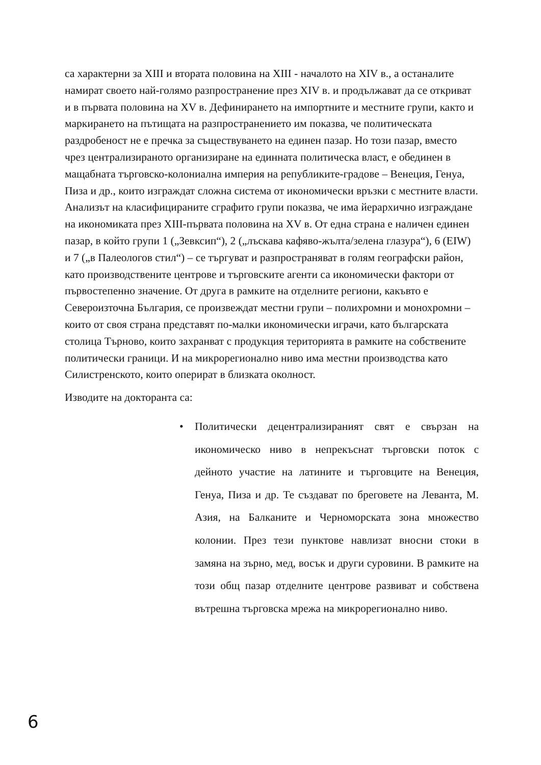са характерни за XIII и втората половина на XIII - началото на XIV в., а останалите намират своето най-голямо разпространение през XIV в. и продължават да се откриват и в първата половина на XV в. Дефинирането на импортните и местните групи, както и маркирането на пътищата на разпространението им показва, че политическата раздробеност не е пречка за съществуването на единен пазар. Но този пазар, вместо чрез централизираното организиране на единната политическа власт, е обединен в мащабната търговско-колониална империя на републиките-градове – Венеция, Генуа, Пиза и др., които изграждат сложна система от икономически връзки с местните власти. Анализът на класифицираните сграфито групи показва, че има йерархично изграждане на икономиката през XIII-първата половина на XV в. От една страна е наличен единен пазар, в който групи 1 („Зевксип“), 2 („лъскава кафяво-жълта/зелена глазура“), 6 (EIW) и 7 („в Палеологов стил“) – се търгуват и разпространяват в голям географски район, като производствените центрове и търговските агенти са икономически фактори от първостепенно значение. От друга в рамките на отделните региони, какъвто е Североизточна България, се произвеждат местни групи – полихромни и монохромни – които от своя страна представят по-малки икономически играчи, като българската столица Търново, които захранват с продукция територията в рамките на собствените политически граници. И на микрорегионално ниво има местни производства като Силистренското, които оперират в близката околност.
Изводите на докторанта са:
• Политически децентрализираният свят е свързан на икономическо ниво в непрекъснат търговски поток с дейното участие на латините и търговците на Венеция, Генуа, Пиза и др. Те създават по бреговете на Леванта, М. Азия, на Балканите и Черноморската зона множество колонии. През тези пунктове навлизат вносни стоки в замяна на зърно, мед, восък и други суровини. В рамките на този общ пазар отделните центрове развиват и собствена вътрешна търговска мрежа на микрорегионално ниво.
6